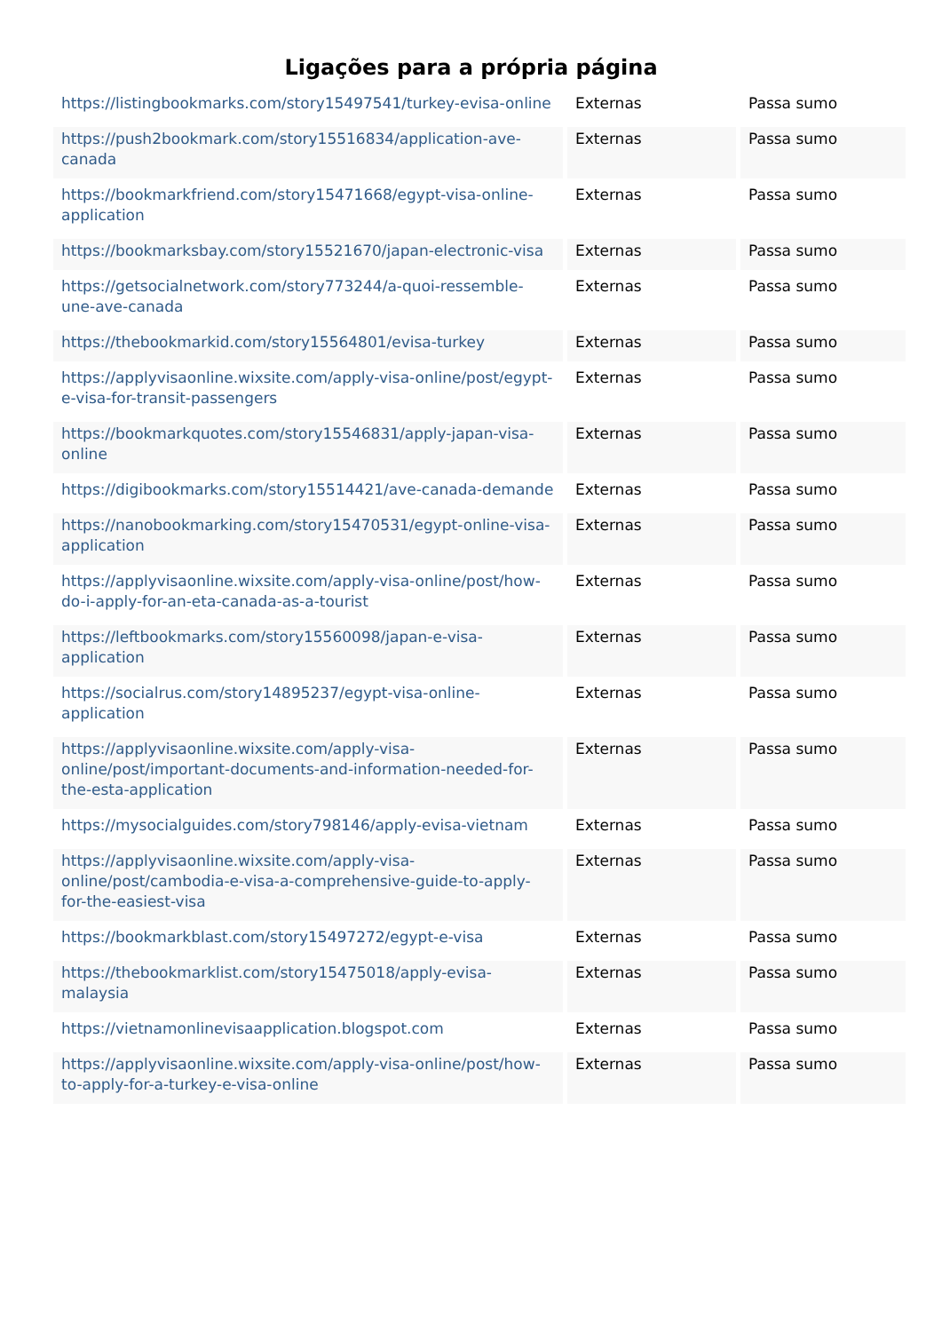Ligações para a própria página
| https://listingbookmarks.com/story15497541/turkey-evisa-online | Externas | Passa sumo |
| https://push2bookmark.com/story15516834/application-ave-canada | Externas | Passa sumo |
| https://bookmarkfriend.com/story15471668/egypt-visa-online-application | Externas | Passa sumo |
| https://bookmarksbay.com/story15521670/japan-electronic-visa | Externas | Passa sumo |
| https://getsocialnetwork.com/story773244/a-quoi-ressemble-une-ave-canada | Externas | Passa sumo |
| https://thebookmarkid.com/story15564801/evisa-turkey | Externas | Passa sumo |
| https://applyvisaonline.wixsite.com/apply-visa-online/post/egypt-e-visa-for-transit-passengers | Externas | Passa sumo |
| https://bookmarkquotes.com/story15546831/apply-japan-visa-online | Externas | Passa sumo |
| https://digibookmarks.com/story15514421/ave-canada-demande | Externas | Passa sumo |
| https://nanobookmarking.com/story15470531/egypt-online-visa-application | Externas | Passa sumo |
| https://applyvisaonline.wixsite.com/apply-visa-online/post/how-do-i-apply-for-an-eta-canada-as-a-tourist | Externas | Passa sumo |
| https://leftbookmarks.com/story15560098/japan-e-visa-application | Externas | Passa sumo |
| https://socialrus.com/story14895237/egypt-visa-online-application | Externas | Passa sumo |
| https://applyvisaonline.wixsite.com/apply-visa-online/post/important-documents-and-information-needed-for-the-esta-application | Externas | Passa sumo |
| https://mysocialguides.com/story798146/apply-evisa-vietnam | Externas | Passa sumo |
| https://applyvisaonline.wixsite.com/apply-visa-online/post/cambodia-e-visa-a-comprehensive-guide-to-apply-for-the-easiest-visa | Externas | Passa sumo |
| https://bookmarkblast.com/story15497272/egypt-e-visa | Externas | Passa sumo |
| https://thebookmarklist.com/story15475018/apply-evisa-malaysia | Externas | Passa sumo |
| https://vietnamonlinevisaapplication.blogspot.com | Externas | Passa sumo |
| https://applyvisaonline.wixsite.com/apply-visa-online/post/how-to-apply-for-a-turkey-e-visa-online | Externas | Passa sumo |